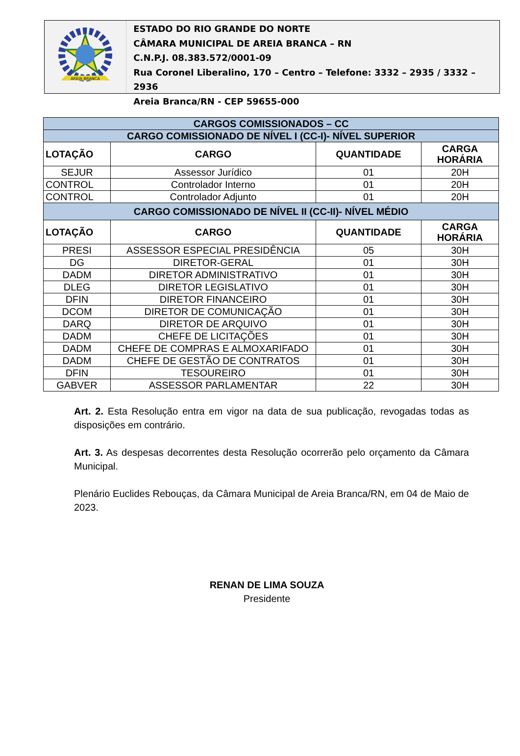AREIA BRANCA
ESTADO DO RIO GRANDE DO NORTE
CÂMARA MUNICIPAL DE AREIA BRANCA – RN
C.N.P.J. 08.383.572/0001-09
Rua Coronel Liberalino, 170 – Centro – Telefone: 3332 – 2935 / 3332 – 2936
Areia Branca/RN - CEP 59655-000
| CARGOS COMISSIONADOS – CC | | | |
| CARGO COMISSIONADO DE NÍVEL I (CC-I)- NÍVEL SUPERIOR | | | |
| LOTAÇÃO | CARGO | QUANTIDADE | CARGA HORÁRIA |
| SEJUR | Assessor Jurídico | 01 | 20H |
| CONTROL | Controlador Interno | 01 | 20H |
| CONTROL | Controlador Adjunto | 01 | 20H |
| CARGO COMISSIONADO DE NÍVEL II (CC-II)- NÍVEL MÉDIO | | | |
| LOTAÇÃO | CARGO | QUANTIDADE | CARGA HORÁRIA |
| PRESI | ASSESSOR ESPECIAL PRESIDÊNCIA | 05 | 30H |
| DG | DIRETOR-GERAL | 01 | 30H |
| DADM | DIRETOR ADMINISTRATIVO | 01 | 30H |
| DLEG | DIRETOR LEGISLATIVO | 01 | 30H |
| DFIN | DIRETOR FINANCEIRO | 01 | 30H |
| DCOM | DIRETOR DE COMUNICAÇÃO | 01 | 30H |
| DARQ | DIRETOR DE ARQUIVO | 01 | 30H |
| DADM | CHEFE DE LICITAÇÕES | 01 | 30H |
| DADM | CHEFE DE COMPRAS E ALMOXARIFADO | 01 | 30H |
| DADM | CHEFE DE GESTÃO DE CONTRATOS | 01 | 30H |
| DFIN | TESOUREIRO | 01 | 30H |
| GABVER | ASSESSOR PARLAMENTAR | 22 | 30H |
Art. 2. Esta Resolução entra em vigor na data de sua publicação, revogadas todas as disposições em contrário.
Art. 3. As despesas decorrentes desta Resolução ocorrerão pelo orçamento da Câmara Municipal.
Plenário Euclides Rebouças, da Câmara Municipal de Areia Branca/RN, em 04 de Maio de 2023.
RENAN DE LIMA SOUZA
Presidente